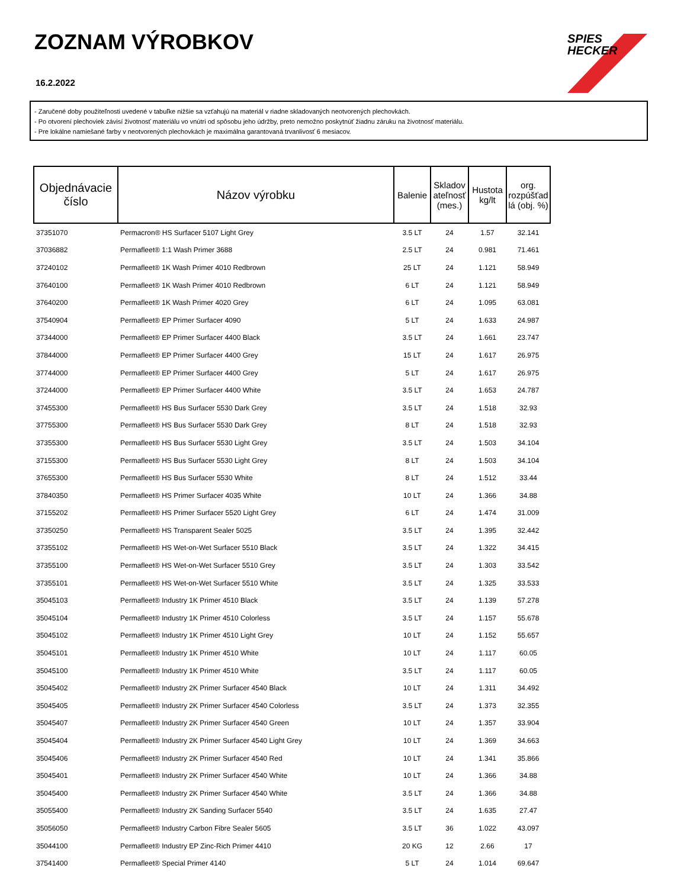ZOZNAM VÝROBKOV
16.2.2022
SPIES
HECKER
- Zaručené doby použiteľnosti uvedené v tabuľke nižšie sa vzťahujú na materiál v riadne skladovaných neotvorených plechovkách.
- Po otvorení plechoviek závisí životnosť materiálu vo vnútri od spôsobu jeho údržby, preto nemožno poskytnúť žiadnu záruku na životnosť materiálu.
- Pre lokálne namiešané farby v neotvorených plechovkách je maximálna garantovaná trvanlivosť 6 mesiacov.
| Objednávacie číslo | Názov výrobku | Balenie | Skladov ateľnosť (mes.) | Hustota kg/lt | org. rozpúšťad lá (obj. %) |
| --- | --- | --- | --- | --- | --- |
| 37351070 | Permacron® HS Surfacer 5107 Light Grey | 3.5 LT | 24 | 1.57 | 32.141 |
| 37036882 | Permafleet® 1:1 Wash Primer 3688 | 2.5 LT | 24 | 0.981 | 71.461 |
| 37240102 | Permafleet® 1K Wash Primer 4010 Redbrown | 25 LT | 24 | 1.121 | 58.949 |
| 37640100 | Permafleet® 1K Wash Primer 4010 Redbrown | 6 LT | 24 | 1.121 | 58.949 |
| 37640200 | Permafleet® 1K Wash Primer 4020 Grey | 6 LT | 24 | 1.095 | 63.081 |
| 37540904 | Permafleet® EP Primer Surfacer 4090 | 5 LT | 24 | 1.633 | 24.987 |
| 37344000 | Permafleet® EP Primer Surfacer 4400 Black | 3.5 LT | 24 | 1.661 | 23.747 |
| 37844000 | Permafleet® EP Primer Surfacer 4400 Grey | 15 LT | 24 | 1.617 | 26.975 |
| 37744000 | Permafleet® EP Primer Surfacer 4400 Grey | 5 LT | 24 | 1.617 | 26.975 |
| 37244000 | Permafleet® EP Primer Surfacer 4400 White | 3.5 LT | 24 | 1.653 | 24.787 |
| 37455300 | Permafleet® HS Bus Surfacer 5530 Dark Grey | 3.5 LT | 24 | 1.518 | 32.93 |
| 37755300 | Permafleet® HS Bus Surfacer 5530 Dark Grey | 8 LT | 24 | 1.518 | 32.93 |
| 37355300 | Permafleet® HS Bus Surfacer 5530 Light Grey | 3.5 LT | 24 | 1.503 | 34.104 |
| 37155300 | Permafleet® HS Bus Surfacer 5530 Light Grey | 8 LT | 24 | 1.503 | 34.104 |
| 37655300 | Permafleet® HS Bus Surfacer 5530 White | 8 LT | 24 | 1.512 | 33.44 |
| 37840350 | Permafleet® HS Primer Surfacer 4035 White | 10 LT | 24 | 1.366 | 34.88 |
| 37155202 | Permafleet® HS Primer Surfacer 5520 Light Grey | 6 LT | 24 | 1.474 | 31.009 |
| 37350250 | Permafleet® HS Transparent Sealer 5025 | 3.5 LT | 24 | 1.395 | 32.442 |
| 37355102 | Permafleet® HS Wet-on-Wet Surfacer 5510 Black | 3.5 LT | 24 | 1.322 | 34.415 |
| 37355100 | Permafleet® HS Wet-on-Wet Surfacer 5510 Grey | 3.5 LT | 24 | 1.303 | 33.542 |
| 37355101 | Permafleet® HS Wet-on-Wet Surfacer 5510 White | 3.5 LT | 24 | 1.325 | 33.533 |
| 35045103 | Permafleet® Industry 1K Primer 4510 Black | 3.5 LT | 24 | 1.139 | 57.278 |
| 35045104 | Permafleet® Industry 1K Primer 4510 Colorless | 3.5 LT | 24 | 1.157 | 55.678 |
| 35045102 | Permafleet® Industry 1K Primer 4510 Light Grey | 10 LT | 24 | 1.152 | 55.657 |
| 35045101 | Permafleet® Industry 1K Primer 4510 White | 10 LT | 24 | 1.117 | 60.05 |
| 35045100 | Permafleet® Industry 1K Primer 4510 White | 3.5 LT | 24 | 1.117 | 60.05 |
| 35045402 | Permafleet® Industry 2K Primer Surfacer 4540 Black | 10 LT | 24 | 1.311 | 34.492 |
| 35045405 | Permafleet® Industry 2K Primer Surfacer 4540 Colorless | 3.5 LT | 24 | 1.373 | 32.355 |
| 35045407 | Permafleet® Industry 2K Primer Surfacer 4540 Green | 10 LT | 24 | 1.357 | 33.904 |
| 35045404 | Permafleet® Industry 2K Primer Surfacer 4540 Light Grey | 10 LT | 24 | 1.369 | 34.663 |
| 35045406 | Permafleet® Industry 2K Primer Surfacer 4540 Red | 10 LT | 24 | 1.341 | 35.866 |
| 35045401 | Permafleet® Industry 2K Primer Surfacer 4540 White | 10 LT | 24 | 1.366 | 34.88 |
| 35045400 | Permafleet® Industry 2K Primer Surfacer 4540 White | 3.5 LT | 24 | 1.366 | 34.88 |
| 35055400 | Permafleet® Industry 2K Sanding Surfacer 5540 | 3.5 LT | 24 | 1.635 | 27.47 |
| 35056050 | Permafleet® Industry Carbon Fibre Sealer 5605 | 3.5 LT | 36 | 1.022 | 43.097 |
| 35044100 | Permafleet® Industry EP Zinc-Rich Primer 4410 | 20 KG | 12 | 2.66 | 17 |
| 37541400 | Permafleet® Special Primer 4140 | 5 LT | 24 | 1.014 | 69.647 |